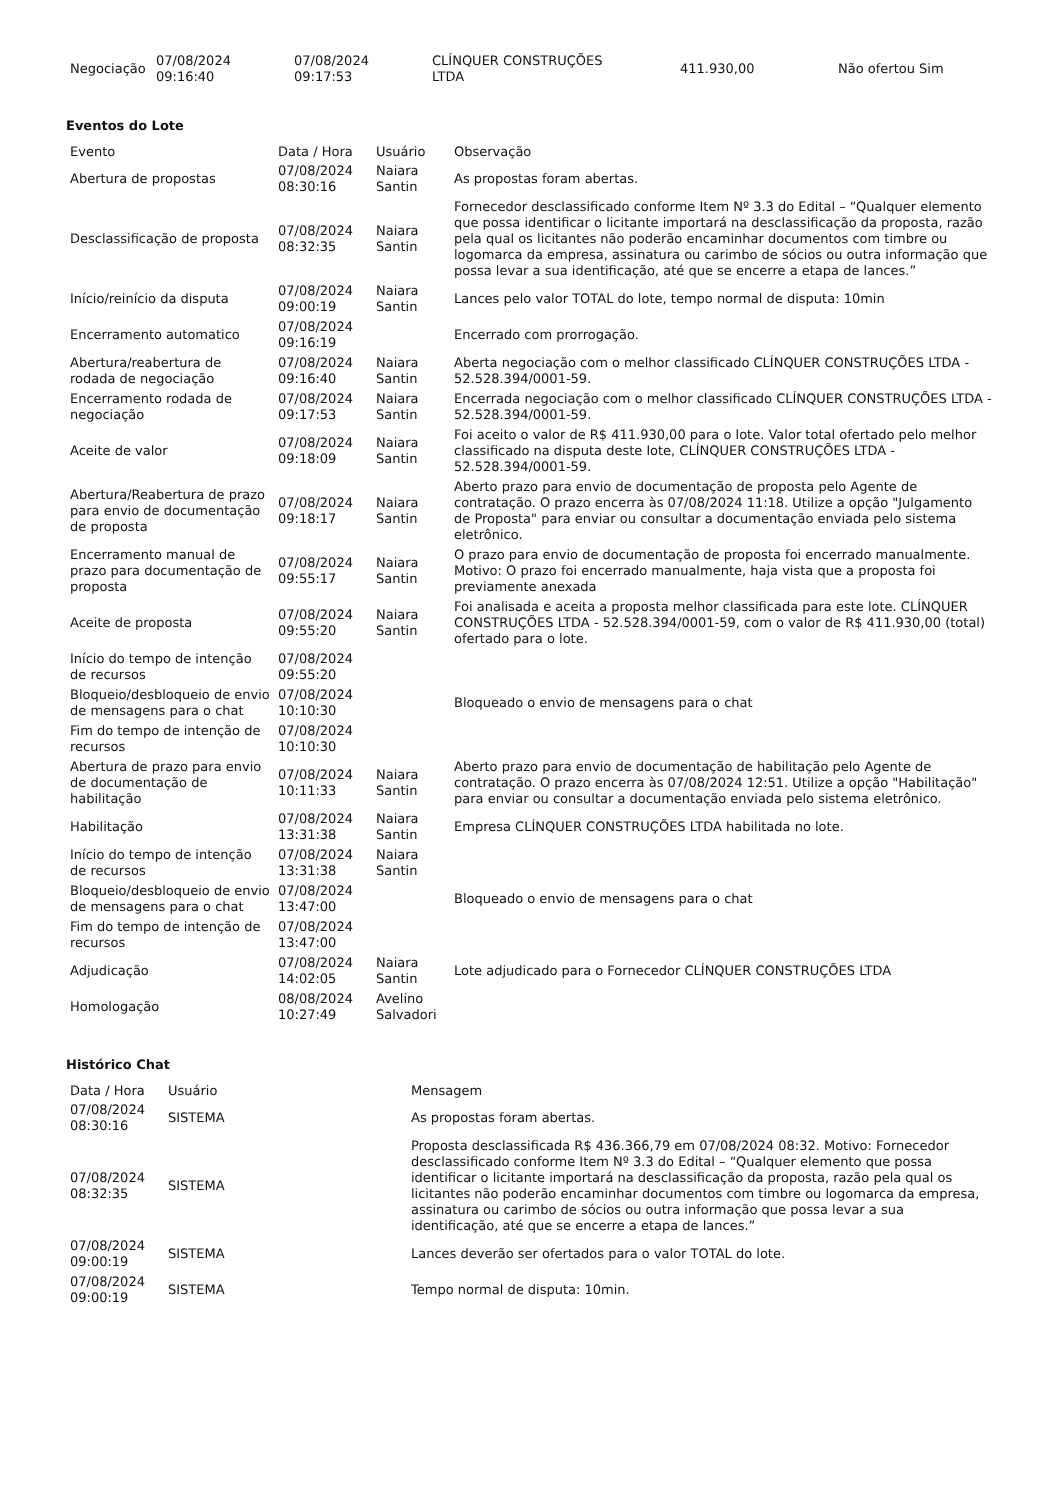| Negociação | 07/08/2024 09:16:40 | 07/08/2024 09:17:53 | CLÍNQUER CONSTRUÇÕES LTDA | 411.930,00 | Não ofertou Sim |
Eventos do Lote
| Evento | Data / Hora | Usuário | Observação |
| --- | --- | --- | --- |
| Abertura de propostas | 07/08/2024 08:30:16 | Naiara Santin | As propostas foram abertas. |
| Desclassificação de proposta | 07/08/2024 08:32:35 | Naiara Santin | Fornecedor desclassificado conforme Item Nº 3.3 do Edital – “Qualquer elemento que possa identificar o licitante importará na desclassificação da proposta, razão pela qual os licitantes não poderão encaminhar documentos com timbre ou logomarca da empresa, assinatura ou carimbo de sócios ou outra informação que possa levar a sua identificação, até que se encerre a etapa de lances.” |
| Início/reinício da disputa | 07/08/2024 09:00:19 | Naiara Santin | Lances pelo valor TOTAL do lote, tempo normal de disputa: 10min |
| Encerramento automatico | 07/08/2024 09:16:19 | | Encerrado com prorrogação. |
| Abertura/reabertura de rodada de negociação | 07/08/2024 09:16:40 | Naiara Santin | Aberta negociação com o melhor classificado CLÍNQUER CONSTRUÇÕES LTDA - 52.528.394/0001-59. |
| Encerramento rodada de negociação | 07/08/2024 09:17:53 | Naiara Santin | Encerrada negociação com o melhor classificado CLÍNQUER CONSTRUÇÕES LTDA - 52.528.394/0001-59. |
| Aceite de valor | 07/08/2024 09:18:09 | Naiara Santin | Foi aceito o valor de R$ 411.930,00 para o lote. Valor total ofertado pelo melhor classificado na disputa deste lote, CLÍNQUER CONSTRUÇÕES LTDA - 52.528.394/0001-59. |
| Abertura/Reabertura de prazo para envio de documentação de proposta | 07/08/2024 09:18:17 | Naiara Santin | Aberto prazo para envio de documentação de proposta pelo Agente de contratação. O prazo encerra às 07/08/2024 11:18. Utilize a opção "Julgamento de Proposta" para enviar ou consultar a documentação enviada pelo sistema eletrônico. |
| Encerramento manual de prazo para documentação de proposta | 07/08/2024 09:55:17 | Naiara Santin | O prazo para envio de documentação de proposta foi encerrado manualmente. Motivo: O prazo foi encerrado manualmente, haja vista que a proposta foi previamente anexada |
| Aceite de proposta | 07/08/2024 09:55:20 | Naiara Santin | Foi analisada e aceita a proposta melhor classificada para este lote. CLÍNQUER CONSTRUÇÕES LTDA - 52.528.394/0001-59, com o valor de R$ 411.930,00 (total) ofertado para o lote. |
| Início do tempo de intenção de recursos | 07/08/2024 09:55:20 | | |
| Bloqueio/desbloqueio de envio de mensagens para o chat | 07/08/2024 10:10:30 | | Bloqueado o envio de mensagens para o chat |
| Fim do tempo de intenção de recursos | 07/08/2024 10:10:30 | | |
| Abertura de prazo para envio de documentação de habilitação | 07/08/2024 10:11:33 | Naiara Santin | Aberto prazo para envio de documentação de habilitação pelo Agente de contratação. O prazo encerra às 07/08/2024 12:51. Utilize a opção "Habilitação" para enviar ou consultar a documentação enviada pelo sistema eletrônico. |
| Habilitação | 07/08/2024 13:31:38 | Naiara Santin | Empresa CLÍNQUER CONSTRUÇÕES LTDA habilitada no lote. |
| Início do tempo de intenção de recursos | 07/08/2024 13:31:38 | Naiara Santin | |
| Bloqueio/desbloqueio de envio de mensagens para o chat | 07/08/2024 13:47:00 | | Bloqueado o envio de mensagens para o chat |
| Fim do tempo de intenção de recursos | 07/08/2024 13:47:00 | | |
| Adjudicação | 07/08/2024 14:02:05 | Naiara Santin | Lote adjudicado para o Fornecedor CLÍNQUER CONSTRUÇÕES LTDA |
| Homologação | 08/08/2024 10:27:49 | Avelino Salvadori | |
Histórico Chat
| Data / Hora | Usuário | Mensagem |
| --- | --- | --- |
| 07/08/2024 08:30:16 | SISTEMA | As propostas foram abertas. |
| 07/08/2024 08:32:35 | SISTEMA | Proposta desclassificada R$ 436.366,79 em 07/08/2024 08:32. Motivo: Fornecedor desclassificado conforme Item Nº 3.3 do Edital – “Qualquer elemento que possa identificar o licitante importará na desclassificação da proposta, razão pela qual os licitantes não poderão encaminhar documentos com timbre ou logomarca da empresa, assinatura ou carimbo de sócios ou outra informação que possa levar a sua identificação, até que se encerre a etapa de lances.” |
| 07/08/2024 09:00:19 | SISTEMA | Lances deverão ser ofertados para o valor TOTAL do lote. |
| 07/08/2024 09:00:19 | SISTEMA | Tempo normal de disputa: 10min. |